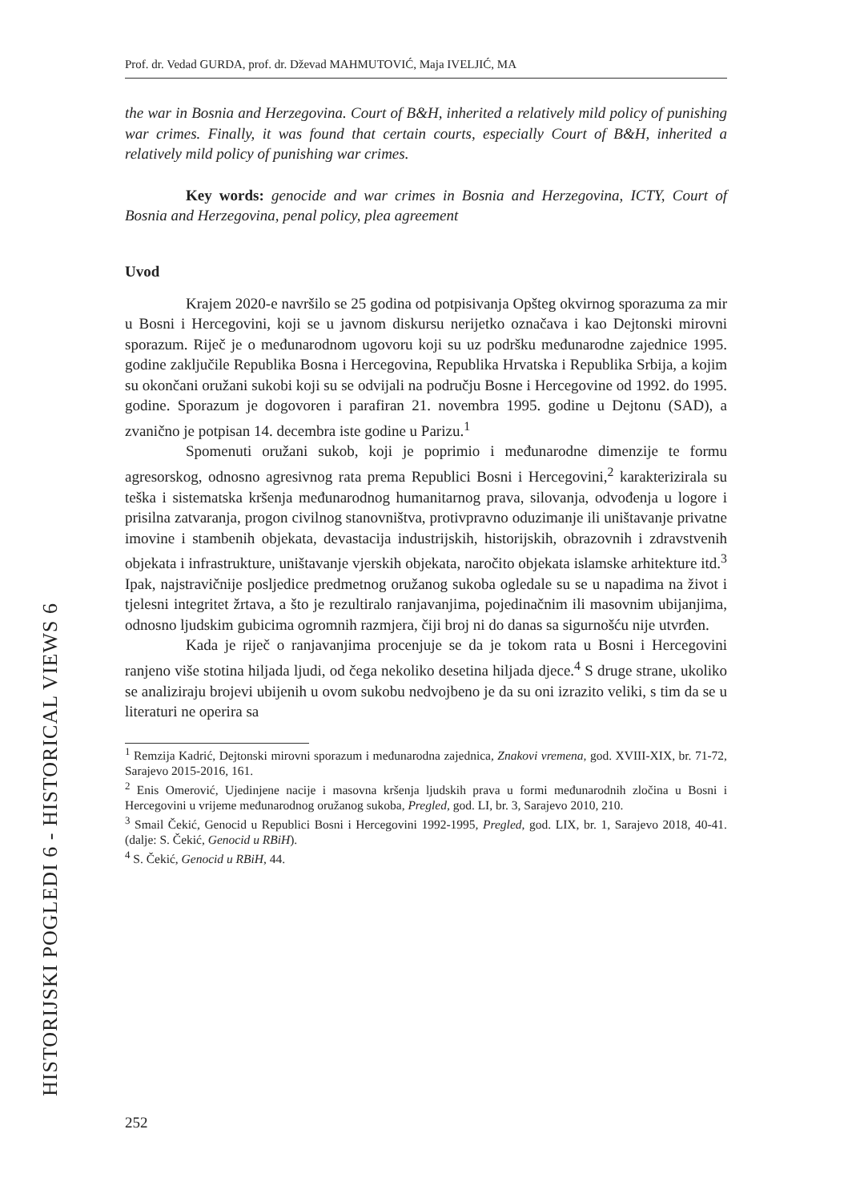HISTORIJSKI POGLEDI 6 - HISTORICAL VIEWS 6
Prof. dr. Vedad GURDA, prof. dr. Dževad MAHMUTOVIĆ, Maja IVELJIĆ, MA
the war in Bosnia and Herzegovina. Court of B&H, inherited a relatively mild policy of punishing war crimes. Finally, it was found that certain courts, especially Court of B&H, inherited a relatively mild policy of punishing war crimes.
Key words: genocide and war crimes in Bosnia and Herzegovina, ICTY, Court of Bosnia and Herzegovina, penal policy, plea agreement
Uvod
Krajem 2020-e navršilo se 25 godina od potpisivanja Opšteg okvirnog sporazuma za mir u Bosni i Hercegovini, koji se u javnom diskursu nerijetko označava i kao Dejtonski mirovni sporazum. Riječ je o međunarodnom ugovoru koji su uz podršku međunarodne zajednice 1995. godine zaključile Republika Bosna i Hercegovina, Republika Hrvatska i Republika Srbija, a kojim su okončani oružani sukobi koji su se odvijali na području Bosne i Hercegovine od 1992. do 1995. godine. Sporazum je dogovoren i parafiran 21. novembra 1995. godine u Dejtonu (SAD), a zvanično je potpisan 14. decembra iste godine u Parizu.<sup>1</sup>
Spomenuti oružani sukob, koji je poprimio i međunarodne dimenzije te formu agresorskog, odnosno agresivnog rata prema Republici Bosni i Hercegovini,<sup>2</sup> karakterizirala su teška i sistematska kršenja međunarodnog humanitarnog prava, silovanja, odvođenja u logore i prisilna zatvaranja, progon civilnog stanovništva, protivpravno oduzimanje ili uništavanje privatne imovine i stambenih objekata, devastacija industrijskih, historijskih, obrazovnih i zdravstvenih objekata i infrastrukture, uništavanje vjerskih objekata, naročito objekata islamske arhitekture itd.<sup>3</sup> Ipak, najstravičnije posljedice predmetnog oružanog sukoba ogledale su se u napadima na život i tjelesni integritet žrtava, a što je rezultiralo ranjavanjima, pojedinačnim ili masovnim ubijanjima, odnosno ljudskim gubicima ogromnih razmjera, čiji broj ni do danas sa sigurnošću nije utvrđen.
Kada je riječ o ranjavanjima procenjuje se da je tokom rata u Bosni i Hercegovini ranjeno više stotina hiljada ljudi, od čega nekoliko desetina hiljada djece.<sup>4</sup> S druge strane, ukoliko se analiziraju brojevi ubijenih u ovom sukobu nedvojbeno je da su oni izrazito veliki, s tim da se u literaturi ne operira sa
<sup>1</sup> Remzija Kadrić, Dejtonski mirovni sporazum i međunarodna zajednica, Znakovi vremena, god. XVIII-XIX, br. 71-72, Sarajevo 2015-2016, 161.
<sup>2</sup> Enis Omerović, Ujedinjene nacije i masovna kršenja ljudskih prava u formi međunarodnih zločina u Bosni i Hercegovini u vrijeme međunarodnog oružanog sukoba, Pregled, god. LI, br. 3, Sarajevo 2010, 210.
<sup>3</sup> Smail Čekić, Genocid u Republici Bosni i Hercegovini 1992-1995, Pregled, god. LIX, br. 1, Sarajevo 2018, 40-41. (dalje: S. Čekić, Genocid u RBiH).
<sup>4</sup> S. Čekić, Genocid u RBiH, 44.
252